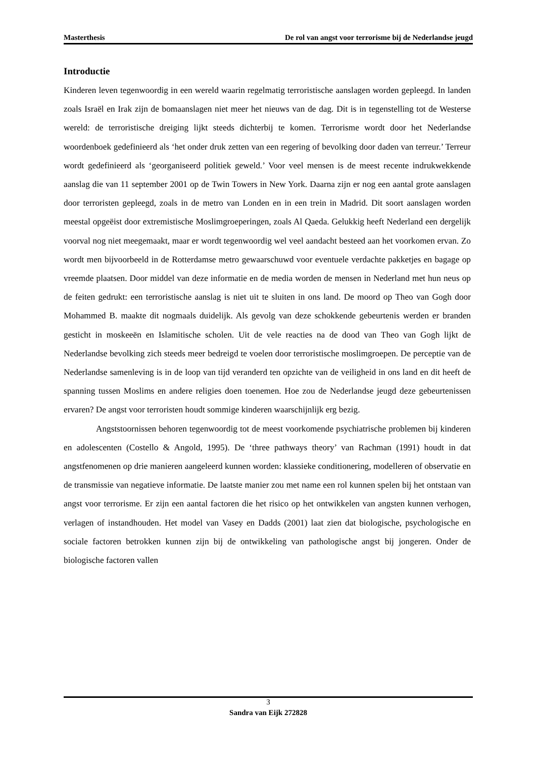Masterthesis De rol van angst voor terrorisme bij de Nederlandse jeugd
Introductie
Kinderen leven tegenwoordig in een wereld waarin regelmatig terroristische aanslagen worden gepleegd. In landen zoals Israël en Irak zijn de bomaanslagen niet meer het nieuws van de dag. Dit is in tegenstelling tot de Westerse wereld: de terroristische dreiging lijkt steeds dichterbij te komen. Terrorisme wordt door het Nederlandse woordenboek gedefinieerd als ‘het onder druk zetten van een regering of bevolking door daden van terreur.’ Terreur wordt gedefinieerd als ‘georganiseerd politiek geweld.’ Voor veel mensen is de meest recente indrukwekkende aanslag die van 11 september 2001 op de Twin Towers in New York. Daarna zijn er nog een aantal grote aanslagen door terroristen gepleegd, zoals in de metro van Londen en in een trein in Madrid. Dit soort aanslagen worden meestal opgeëist door extremistische Moslimgroeperingen, zoals Al Qaeda. Gelukkig heeft Nederland een dergelijk voorval nog niet meegemaakt, maar er wordt tegenwoordig wel veel aandacht besteed aan het voorkomen ervan. Zo wordt men bijvoorbeeld in de Rotterdamse metro gewaarschuwd voor eventuele verdachte pakketjes en bagage op vreemde plaatsen. Door middel van deze informatie en de media worden de mensen in Nederland met hun neus op de feiten gedrukt: een terroristische aanslag is niet uit te sluiten in ons land. De moord op Theo van Gogh door Mohammed B. maakte dit nogmaals duidelijk. Als gevolg van deze schokkende gebeurtenis werden er branden gesticht in moskeeën en Islamitische scholen. Uit de vele reacties na de dood van Theo van Gogh lijkt de Nederlandse bevolking zich steeds meer bedreigd te voelen door terroristische moslimgroepen. De perceptie van de Nederlandse samenleving is in de loop van tijd veranderd ten opzichte van de veiligheid in ons land en dit heeft de spanning tussen Moslims en andere religies doen toenemen. Hoe zou de Nederlandse jeugd deze gebeurtenissen ervaren? De angst voor terroristen houdt sommige kinderen waarschijnlijk erg bezig.
Angststoornissen behoren tegenwoordig tot de meest voorkomende psychiatrische problemen bij kinderen en adolescenten (Costello & Angold, 1995). De ‘three pathways theory’ van Rachman (1991) houdt in dat angstfenomenen op drie manieren aangeleerd kunnen worden: klassieke conditionering, modelleren of observatie en de transmissie van negatieve informatie. De laatste manier zou met name een rol kunnen spelen bij het ontstaan van angst voor terrorisme. Er zijn een aantal factoren die het risico op het ontwikkelen van angsten kunnen verhogen, verlagen of instandhouden. Het model van Vasey en Dadds (2001) laat zien dat biologische, psychologische en sociale factoren betrokken kunnen zijn bij de ontwikkeling van pathologische angst bij jongeren. Onder de biologische factoren vallen
3
Sandra van Eijk 272828